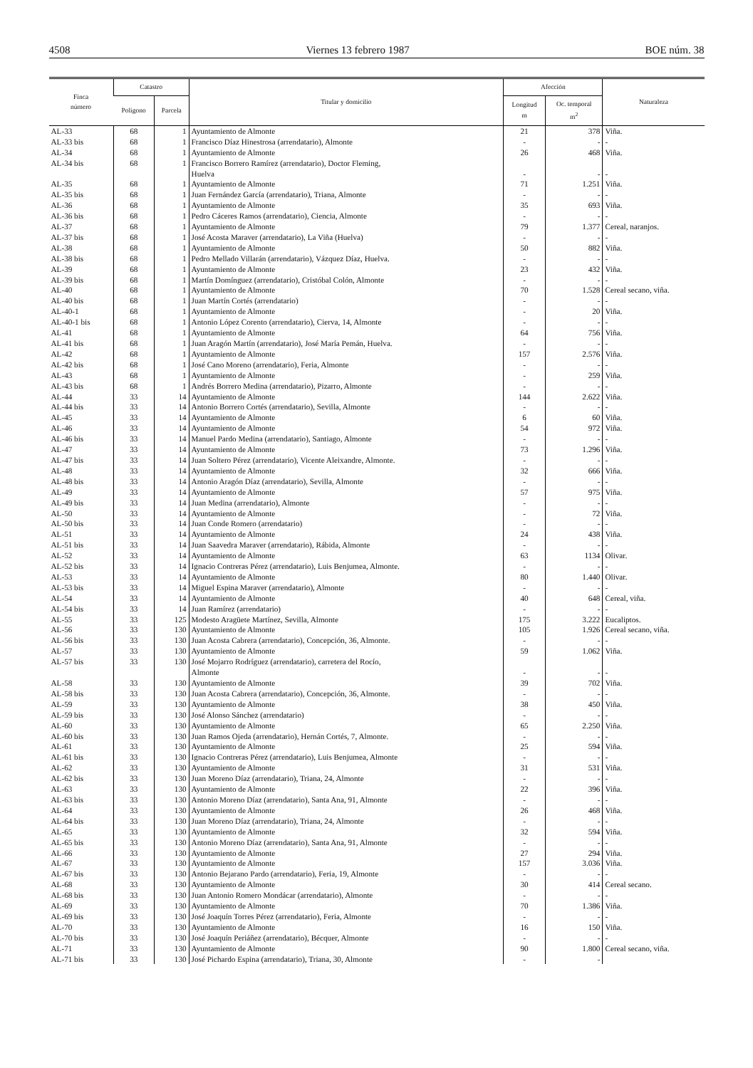4508 Viernes 13 febrero 1987 BOE núm. 38
| Finca número | Catastro | | Titular y domicilio | Afección | | Naturaleza |
| --- | --- | --- | --- | --- | --- | --- |
| | Polígono | Parcela | | Longitud m | Oc. temporal m<sup>2</sup> | |
| AL-33 | 68 | 1 | Ayuntamiento de Almonte | 21 | 378 | Viña. |
| AL-33 bis | 68 | 1 | Francisco Díaz Hinestrosa (arrendatario), Almonte | - | - | - |
| AL-34 | 68 | 1 | Ayuntamiento de Almonte | 26 | 468 | Viña. |
| AL-34 bis | 68 | 1 | Francisco Borrero Ramírez (arrendatario), Doctor Fleming, Huelva | - | - | - |
| AL-35 | 68 | 1 | Ayuntamiento de Almonte | 71 | 1.251 | Viña. |
| AL-35 bis | 68 | 1 | Juan Fernández García (arrendatario), Triana, Almonte | - | - | - |
| AL-36 | 68 | 1 | Ayuntamiento de Almonte | 35 | 693 | Viña. |
| AL-36 bis | 68 | 1 | Pedro Cáceres Ramos (arrendatario), Ciencia, Almonte | - | - | - |
| AL-37 | 68 | 1 | Ayuntamiento de Almonte | 79 | 1.377 | Cereal, naranjos. |
| AL-37 bis | 68 | 1 | José Acosta Maraver (arrendatario), La Viña (Huelva) | - | - | - |
| AL-38 | 68 | 1 | Ayuntamiento de Almonte | 50 | 882 | Viña. |
| AL-38 bis | 68 | 1 | Pedro Mellado Villarán (arrendatario), Vázquez Díaz, Huelva. | - | - | - |
| AL-39 | 68 | 1 | Ayuntamiento de Almonte | 23 | 432 | Viña. |
| AL-39 bis | 68 | 1 | Martín Domínguez (arrendatario), Cristóbal Colón, Almonte | - | - | - |
| AL-40 | 68 | 1 | Ayuntamiento de Almonte | 70 | 1.528 | Cereal secano, viña. |
| AL-40 bis | 68 | 1 | Juan Martín Cortés (arrendatario) | - | - | - |
| AL-40-1 | 68 | 1 | Ayuntamiento de Almonte | - | 20 | Viña. |
| AL-40-1 bis | 68 | 1 | Antonio López Corento (arrendatario), Cierva, 14, Almonte | - | - | - |
| AL-41 | 68 | 1 | Ayuntamiento de Almonte | 64 | 756 | Viña. |
| AL-41 bis | 68 | 1 | Juan Aragón Martín (arrendatario), José María Pemán, Huelva. | - | - | - |
| AL-42 | 68 | 1 | Ayuntamiento de Almonte | 157 | 2.576 | Viña. |
| AL-42 bis | 68 | 1 | José Cano Moreno (arrendatario), Feria, Almonte | - | - | - |
| AL-43 | 68 | 1 | Ayuntamiento de Almonte | - | 259 | Viña. |
| AL-43 bis | 68 | 1 | Andrés Borrero Medina (arrendatario), Pizarro, Almonte | - | - | - |
| AL-44 | 33 | 14 | Ayuntamiento de Almonte | 144 | 2.622 | Viña. |
| AL-44 bis | 33 | 14 | Antonio Borrero Cortés (arrendatario), Sevilla, Almonte | - | - | - |
| AL-45 | 33 | 14 | Ayuntamiento de Almonte | 6 | 60 | Viña. |
| AL-46 | 33 | 14 | Ayuntamiento de Almonte | 54 | 972 | Viña. |
| AL-46 bis | 33 | 14 | Manuel Pardo Medina (arrendatario), Santiago, Almonte | - | - | - |
| AL-47 | 33 | 14 | Ayuntamiento de Almonte | 73 | 1.296 | Viña. |
| AL-47 bis | 33 | 14 | Juan Soltero Pérez (arrendatario), Vicente Aleixandre, Almonte. | - | - | - |
| AL-48 | 33 | 14 | Ayuntamiento de Almonte | 32 | 666 | Viña. |
| AL-48 bis | 33 | 14 | Antonio Aragón Díaz (arrendatario), Sevilla, Almonte | - | - | - |
| AL-49 | 33 | 14 | Ayuntamiento de Almonte | 57 | 975 | Viña. |
| AL-49 bis | 33 | 14 | Juan Medina (arrendatario), Almonte | - | - | - |
| AL-50 | 33 | 14 | Ayuntamiento de Almonte | - | 72 | Viña. |
| AL-50 bis | 33 | 14 | Juan Conde Romero (arrendatario) | - | - | - |
| AL-51 | 33 | 14 | Ayuntamiento de Almonte | 24 | 438 | Viña. |
| AL-51 bis | 33 | 14 | Juan Saavedra Maraver (arrendatario), Rábida, Almonte | - | - | - |
| AL-52 | 33 | 14 | Ayuntamiento de Almonte | 63 | 1134 | Olivar. |
| AL-52 bis | 33 | 14 | Ignacio Contreras Pérez (arrendatario), Luis Benjumea, Almonte. | - | - | - |
| AL-53 | 33 | 14 | Ayuntamiento de Almonte | 80 | 1.440 | Olivar. |
| AL-53 bis | 33 | 14 | Miguel Espina Maraver (arrendatario), Almonte | - | - | - |
| AL-54 | 33 | 14 | Ayuntamiento de Almonte | 40 | 648 | Cereal, viña. |
| AL-54 bis | 33 | 14 | Juan Ramírez (arrendatario) | - | - | - |
| AL-55 | 33 | 125 | Modesto Aragüete Martínez, Sevilla, Almonte | 175 | 3.222 | Eucaliptos. |
| AL-56 | 33 | 130 | Ayuntamiento de Almonte | 105 | 1.926 | Cereal secano, viña. |
| AL-56 bis | 33 | 130 | Juan Acosta Cabrera (arrendatario), Concepción, 36, Almonte. | - | - | - |
| AL-57 | 33 | 130 | Ayuntamiento de Almonte | 59 | 1.062 | Viña. |
| AL-57 bis | 33 | 130 | José Mojarro Rodríguez (arrendatario), carretera del Rocío, Almonte | - | - | - |
| AL-58 | 33 | 130 | Ayuntamiento de Almonte | 39 | 702 | Viña. |
| AL-58 bis | 33 | 130 | Juan Acosta Cabrera (arrendatario), Concepción, 36, Almonte. | - | - | - |
| AL-59 | 33 | 130 | Ayuntamiento de Almonte | 38 | 450 | Viña. |
| AL-59 bis | 33 | 130 | José Alonso Sánchez (arrendatario) | - | - | - |
| AL-60 | 33 | 130 | Ayuntamiento de Almonte | 65 | 2.250 | Viña. |
| AL-60 bis | 33 | 130 | Juan Ramos Ojeda (arrendatario), Hernán Cortés, 7, Almonte. | - | - | - |
| AL-61 | 33 | 130 | Ayuntamiento de Almonte | 25 | 594 | Viña. |
| AL-61 bis | 33 | 130 | Ignacio Contreras Pérez (arrendatario), Luis Benjumea, Almonte | - | - | - |
| AL-62 | 33 | 130 | Ayuntamiento de Almonte | 31 | 531 | Viña. |
| AL-62 bis | 33 | 130 | Juan Moreno Díaz (arrendatario), Triana, 24, Almonte | - | - | - |
| AL-63 | 33 | 130 | Ayuntamiento de Almonte | 22 | 396 | Viña. |
| AL-63 bis | 33 | 130 | Antonio Moreno Díaz (arrendatario), Santa Ana, 91, Almonte | - | - | - |
| AL-64 | 33 | 130 | Ayuntamiento de Almonte | 26 | 468 | Viña. |
| AL-64 bis | 33 | 130 | Juan Moreno Díaz (arrendatario), Triana, 24, Almonte | - | - | - |
| AL-65 | 33 | 130 | Ayuntamiento de Almonte | 32 | 594 | Viña. |
| AL-65 bis | 33 | 130 | Antonio Moreno Díaz (arrendatario), Santa Ana, 91, Almonte | - | - | - |
| AL-66 | 33 | 130 | Ayuntamiento de Almonte | 27 | 294 | Viña. |
| AL-67 | 33 | 130 | Ayuntamiento de Almonte | 157 | 3.036 | Viña. |
| AL-67 bis | 33 | 130 | Antonio Bejarano Pardo (arrendatario), Feria, 19, Almonte | - | - | - |
| AL-68 | 33 | 130 | Ayuntamiento de Almonte | 30 | 414 | Cereal secano. |
| AL-68 bis | 33 | 130 | Juan Antonio Romero Mondácar (arrendatario), Almonte | - | - | - |
| AL-69 | 33 | 130 | Ayuntamiento de Almonte | 70 | 1.386 | Viña. |
| AL-69 bis | 33 | 130 | José Joaquín Torres Pérez (arrendatario), Feria, Almonte | - | - | - |
| AL-70 | 33 | 130 | Ayuntamiento de Almonte | 16 | 150 | Viña. |
| AL-70 bis | 33 | 130 | José Joaquín Periáñez (arrendatario), Bécquer, Almonte | - | - | - |
| AL-71 | 33 | 130 | Ayuntamiento de Almonte | 90 | 1.800 | Cereal secano, viña. |
| AL-71 bis | 33 | 130 | José Pichardo Espina (arrendatario), Triana, 30, Almonte | - | - | |